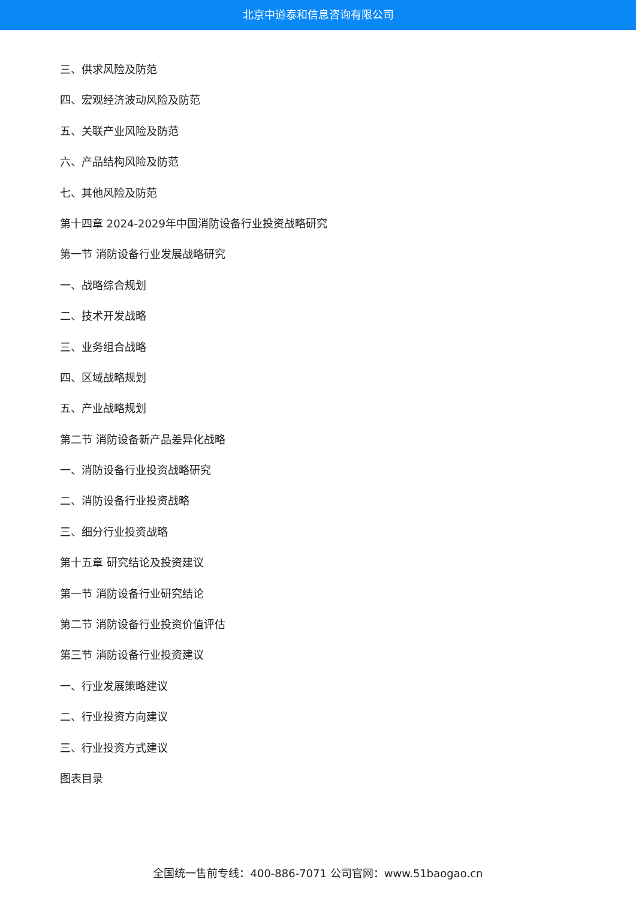北京中道泰和信息咨询有限公司
三、供求风险及防范
四、宏观经济波动风险及防范
五、关联产业风险及防范
六、产品结构风险及防范
七、其他风险及防范
第十四章 2024-2029年中国消防设备行业投资战略研究
第一节 消防设备行业发展战略研究
一、战略综合规划
二、技术开发战略
三、业务组合战略
四、区域战略规划
五、产业战略规划
第二节 消防设备新产品差异化战略
一、消防设备行业投资战略研究
二、消防设备行业投资战略
三、细分行业投资战略
第十五章 研究结论及投资建议
第一节 消防设备行业研究结论
第二节 消防设备行业投资价值评估
第三节 消防设备行业投资建议
一、行业发展策略建议
二、行业投资方向建议
三、行业投资方式建议
图表目录
全国统一售前专线：400-886-7071 公司官网：www.51baogao.cn